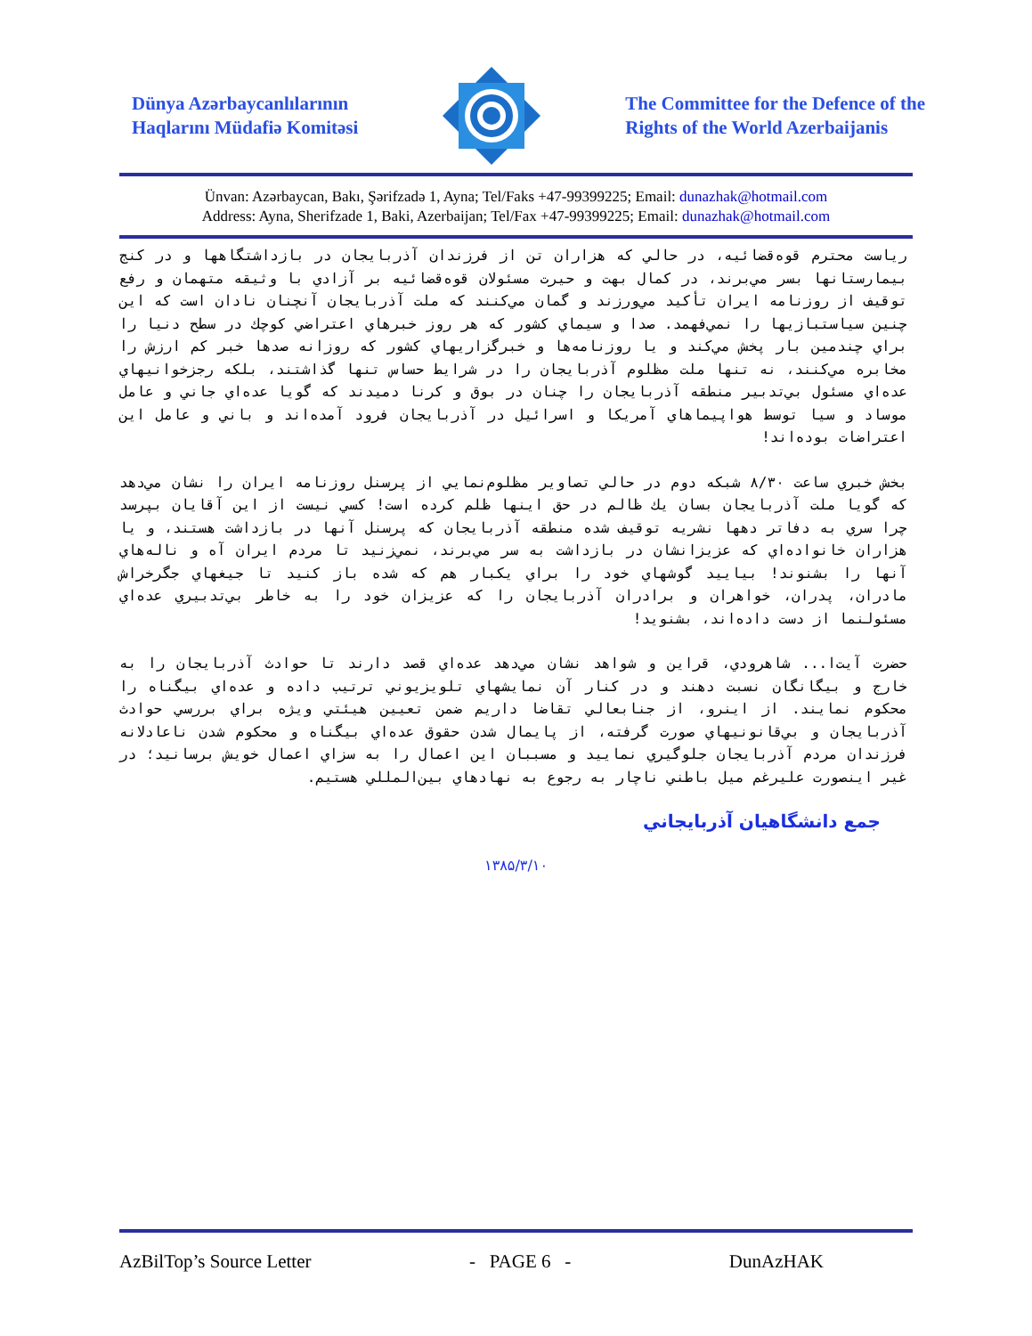Dünya Azərbaycanlılarının
Haqlarını Müdafiə Komitəsi
The Committee for the Defence of the
Rights of the World Azerbaijanis
Ünvan: Azərbaycan, Bakı, Şərifzadə 1, Ayna; Tel/Faks +47-99399225; Email: dunazhak@hotmail.com
Address: Ayna, Sherifzade 1, Baki, Azerbaijan; Tel/Fax +47-99399225; Email: dunazhak@hotmail.com
رياست محترم قوه‌قضائيه، در حالي كه هزاران تن از فرزندان آذربايجان در بازداشتگاهها و در كنج بيمارستانها بسر مي‌برند، در كمال بهت و حيرت مسئولان قوه‌قضائيه بر آزادي با وثيقه متهمان و رفع توقيف از روزنامه ايران تأكيد مي‌ورزند و گمان مي‌كنند كه ملت آذربايجان آنچنان نادان است كه اين چنين سياستبازيها را نمي‌فهمد. صدا و سيماي كشور كه هر روز خبرهاي اعتراضي كوچك در سطح دنيا را براي چندمين بار پخش مي‌كند و يا روزنامه‌ها و خبرگزاريهاي كشور كه روزانه صدها خبر كم ارزش را مخابره مي‌كنند، نه تنها ملت مظلوم آذربايجان را در شرايط حساس تنها گذاشتند، بلكه رجزخوانيهاي عده‌اي مسئول بي‌تدبير منطقه آذربايجان را چنان در بوق و كرنا دميدند كه گويا عده‌اي جاني و عامل موساد و سيا توسط هواپيماهاي آمريكا و اسرائيل در آذربايجان فرود آمده‌اند و باني و عامل اين اعتراضات بوده‌اند!
بخش خبري ساعت ۸/۳۰ شبكه دوم در حالي تصاوير مظلوم‌نمايي از پرسنل روزنامه ايران را نشان مي‌دهد كه گويا ملت آذربايجان بسان يك ظالم در حق اينها ظلم كرده است! كسي نيست از اين آقايان بپرسد چرا سري به دفاتر دهها نشريه توقيف شده منطقه آذربايجان كه پرسنل آنها در بازداشت هستند، و يا هزاران خانواده‌اي كه عزيزانشان در بازداشت به سر مي‌برند، نمي‌زنيد تا مردم ايران آه و ناله‌هاي آنها را بشنوند! بياييد گوشهاي خود را براي يكبار هم كه شده باز كنيد تا جيغهاي جگرخراش مادران، پدران، خواهران و برادران آذربايجان را كه عزيزان خود را به خاطر بي‌تدبيري عده‌اي مسئولنما از دست داده‌اند، بشنويد!
حضرت آيت‌ا... شاهرودي، قراين و شواهد نشان مي‌دهد عده‌اي قصد دارند تا حوادث آذربايجان را به خارج و بيگانگان نسبت دهند و در كنار آن نمايشهاي تلويزيوني ترتيب داده و عده‌اي بيگناه را محكوم نمايند. از اينرو، از جنابعالي تقاضا داريم ضمن تعيين هيئتي ويژه براي بررسي حوادث آذربايجان و بي‌قانونيهاي صورت گرفته، از پايمال شدن حقوق عده‌اي بيگناه و محكوم شدن ناعادلانه فرزندان مردم آذربايجان جلوگيري نماييد و مسببان اين اعمال را به سزاي اعمال خويش برسانيد؛ در غير اينصورت عليرغم ميل باطني ناچار به رجوع به نهادهاي بين‌المللي هستيم.
جمع دانشگاهيان آذربايجاني
۱۳۸۵/۳/۱۰
AzBilTop’s Source Letter - PAGE 6 - DunAzHAK